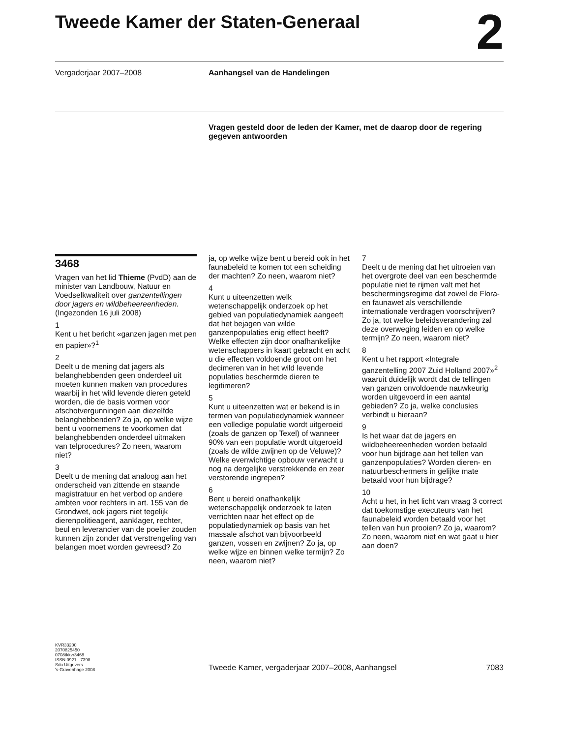Tweede Kamer der Staten-Generaal 2
Vergaderjaar 2007–2008 Aanhangsel van de Handelingen
Vragen gesteld door de leden der Kamer, met de daarop door de regering gegeven antwoorden
3468
Vragen van het lid Thieme (PvdD) aan de minister van Landbouw, Natuur en Voedselkwaliteit over ganzentellingen door jagers en wildbeheereenheden. (Ingezonden 16 juli 2008)
1
Kent u het bericht «ganzen jagen met pen en papier»?<sup>1</sup>
2
Deelt u de mening dat jagers als belanghebbenden geen onderdeel uit moeten kunnen maken van procedures waarbij in het wild levende dieren geteld worden, die de basis vormen voor afschotvergunningen aan diezelfde belanghebbenden? Zo ja, op welke wijze bent u voornemens te voorkomen dat belanghebbenden onderdeel uitmaken van telprocedures? Zo neen, waarom niet?
3
Deelt u de mening dat analoog aan het onderscheid van zittende en staande magistratuur en het verbod op andere ambten voor rechters in art. 155 van de Grondwet, ook jagers niet tegelijk dierenpolitieagent, aanklager, rechter, beul en leverancier van de poelier zouden kunnen zijn zonder dat verstrengeling van belangen moet worden gevreesd? Zo
ja, op welke wijze bent u bereid ook in het faunabeleid te komen tot een scheiding der machten? Zo neen, waarom niet?
4
Kunt u uiteenzetten welk wetenschappelijk onderzoek op het gebied van populatiedynamiek aangeeft dat het bejagen van wilde ganzenpopulaties enig effect heeft? Welke effecten zijn door onafhankelijke wetenschappers in kaart gebracht en acht u die effecten voldoende groot om het decimeren van in het wild levende populaties beschermde dieren te legitimeren?
5
Kunt u uiteenzetten wat er bekend is in termen van populatiedynamiek wanneer een volledige populatie wordt uitgeroeid (zoals de ganzen op Texel) of wanneer 90% van een populatie wordt uitgeroeid (zoals de wilde zwijnen op de Veluwe)? Welke evenwichtige opbouw verwacht u nog na dergelijke verstrekkende en zeer verstorende ingrepen?
6
Bent u bereid onafhankelijk wetenschappelijk onderzoek te laten verrichten naar het effect op de populatiedynamiek op basis van het massale afschot van bijvoorbeeld ganzen, vossen en zwijnen? Zo ja, op welke wijze en binnen welke termijn? Zo neen, waarom niet?
7
Deelt u de mening dat het uitroeien van het overgrote deel van een beschermde populatie niet te rijmen valt met het beschermingsregime dat zowel de Flora- en faunawet als verschillende internationale verdragen voorschrijven? Zo ja, tot welke beleidsverandering zal deze overweging leiden en op welke termijn? Zo neen, waarom niet?
8
Kent u het rapport «Integrale ganzentelling 2007 Zuid Holland 2007»<sup>2</sup> waaruit duidelijk wordt dat de tellingen van ganzen onvoldoende nauwkeurig worden uitgevoerd in een aantal gebieden? Zo ja, welke conclusies verbindt u hieraan?
9
Is het waar dat de jagers en wildbeheereenheden worden betaald voor hun bijdrage aan het tellen van ganzenpopulaties? Worden dieren- en natuurbeschermers in gelijke mate betaald voor hun bijdrage?
10
Acht u het, in het licht van vraag 3 correct dat toekomstige executeurs van het faunabeleid worden betaald voor het tellen van hun prooien? Zo ja, waarom? Zo neen, waarom niet en wat gaat u hier aan doen?
KVR33200
2070825450
0708tkkvr3468
ISSN 0921 - 7398
Sdu Uitgevers
's-Gravenhage 2008
Tweede Kamer, vergaderjaar 2007–2008, Aanhangsel
7083